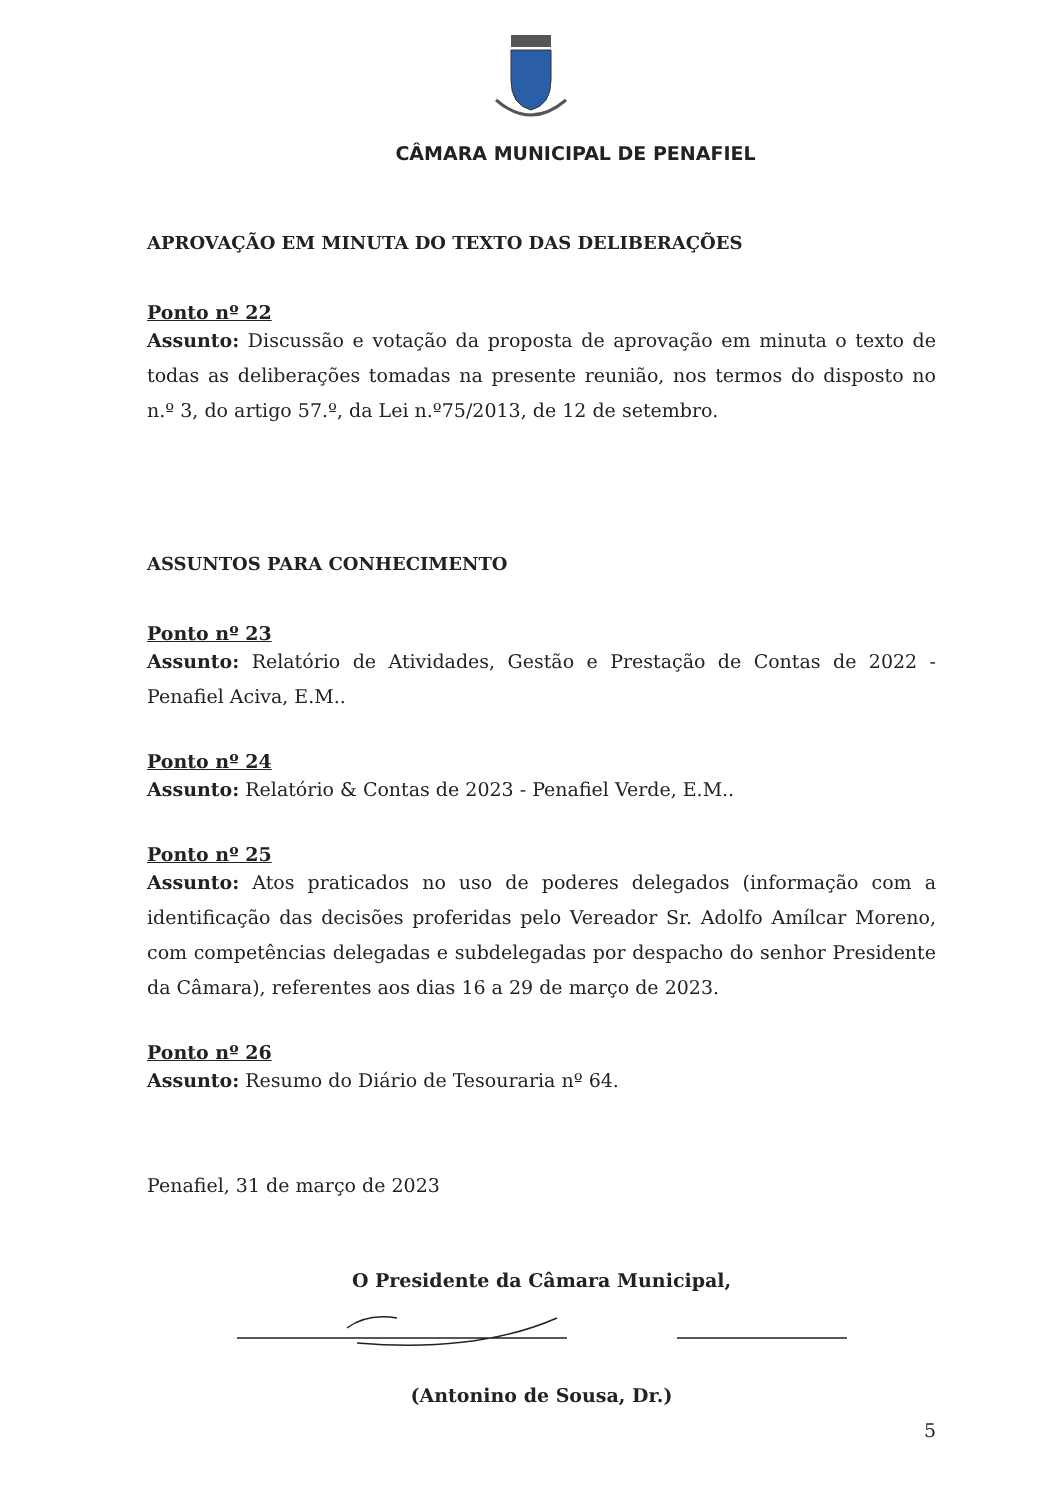CÂMARA MUNICIPAL DE PENAFIEL
APROVAÇÃO EM MINUTA DO TEXTO DAS DELIBERAÇÕES
Ponto nº 22
Assunto: Discussão e votação da proposta de aprovação em minuta o texto de todas as deliberações tomadas na presente reunião, nos termos do disposto no n.º 3, do artigo 57.º, da Lei n.º75/2013, de 12 de setembro.
ASSUNTOS PARA CONHECIMENTO
Ponto nº 23
Assunto: Relatório de Atividades, Gestão e Prestação de Contas de 2022 - Penafiel Aciva, E.M..
Ponto nº 24
Assunto: Relatório & Contas de 2023 - Penafiel Verde, E.M..
Ponto nº 25
Assunto: Atos praticados no uso de poderes delegados (informação com a identificação das decisões proferidas pelo Vereador Sr. Adolfo Amílcar Moreno, com competências delegadas e subdelegadas por despacho do senhor Presidente da Câmara), referentes aos dias 16 a 29 de março de 2023.
Ponto nº 26
Assunto: Resumo do Diário de Tesouraria nº 64.
Penafiel, 31 de março de 2023
O Presidente da Câmara Municipal,
(Antonino de Sousa, Dr.)
5